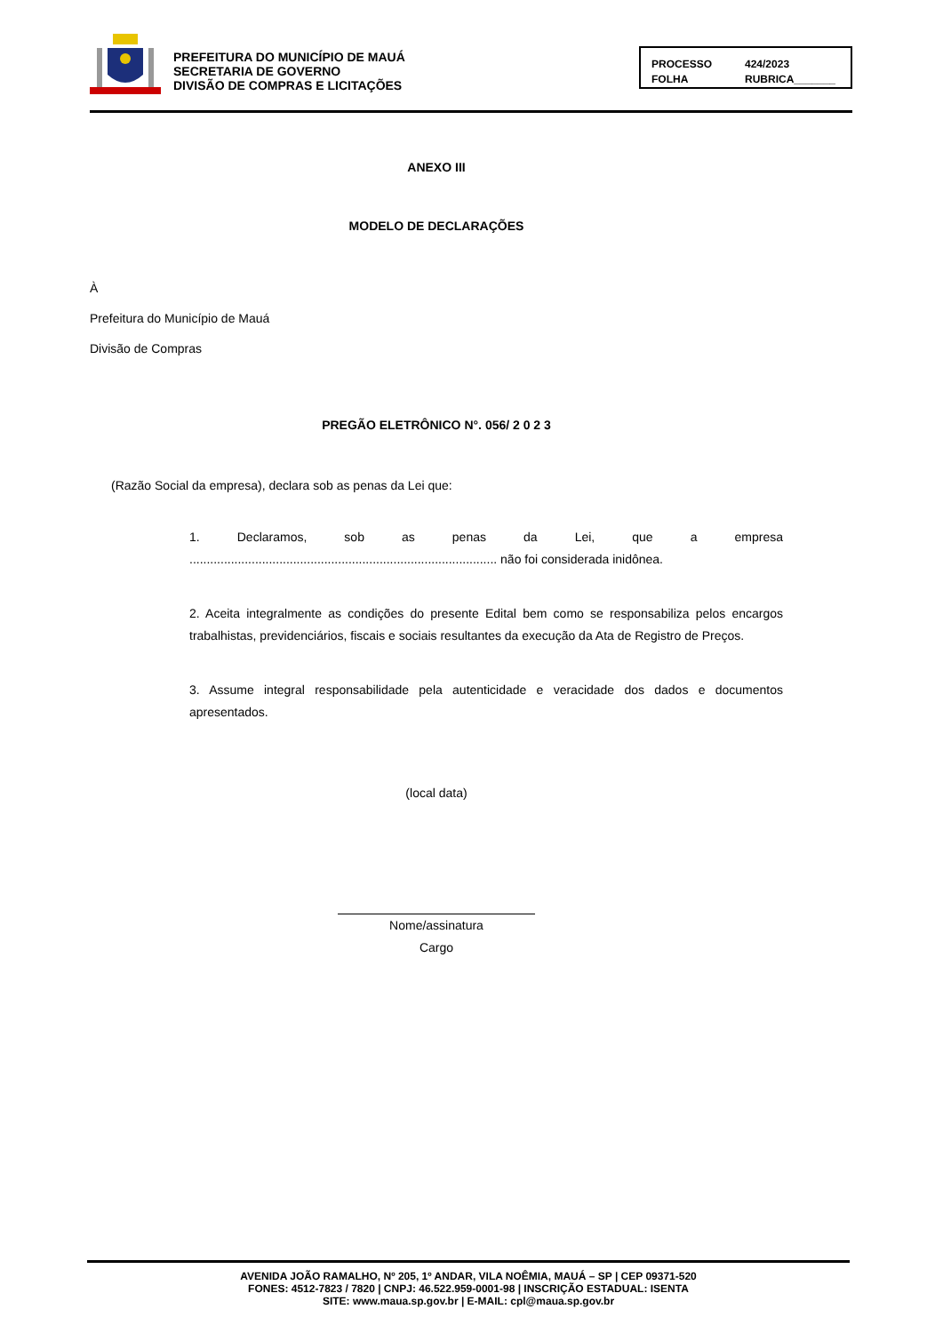PREFEITURA DO MUNICÍPIO DE MAUÁ
SECRETARIA DE GOVERNO
DIVISÃO DE COMPRAS E LICITAÇÕES
PROCESSO 424/2023 FOLHA RUBRICA_______
ANEXO III
MODELO DE DECLARAÇÕES
À
Prefeitura do Município de Mauá
Divisão de Compras
PREGÃO ELETRÔNICO N°. 056/ 2 0 2 3
(Razão Social da empresa), declara sob as penas da Lei que:
1. Declaramos, sob as penas da Lei, que a empresa ......................................................................................... não foi considerada inidônea.
2. Aceita integralmente as condições do presente Edital bem como se responsabiliza pelos encargos trabalhistas, previdenciários, fiscais e sociais resultantes da execução da Ata de Registro de Preços.
3. Assume integral responsabilidade pela autenticidade e veracidade dos dados e documentos apresentados.
(local data)
Nome/assinatura
Cargo
AVENIDA JOÃO RAMALHO, Nº 205, 1º ANDAR, VILA NOÊMIA, MAUÁ – SP | CEP 09371-520
FONES: 4512-7823 / 7820 | CNPJ: 46.522.959-0001-98 | INSCRIÇÃO ESTADUAL: ISENTA
SITE: www.maua.sp.gov.br | E-MAIL: cpl@maua.sp.gov.br